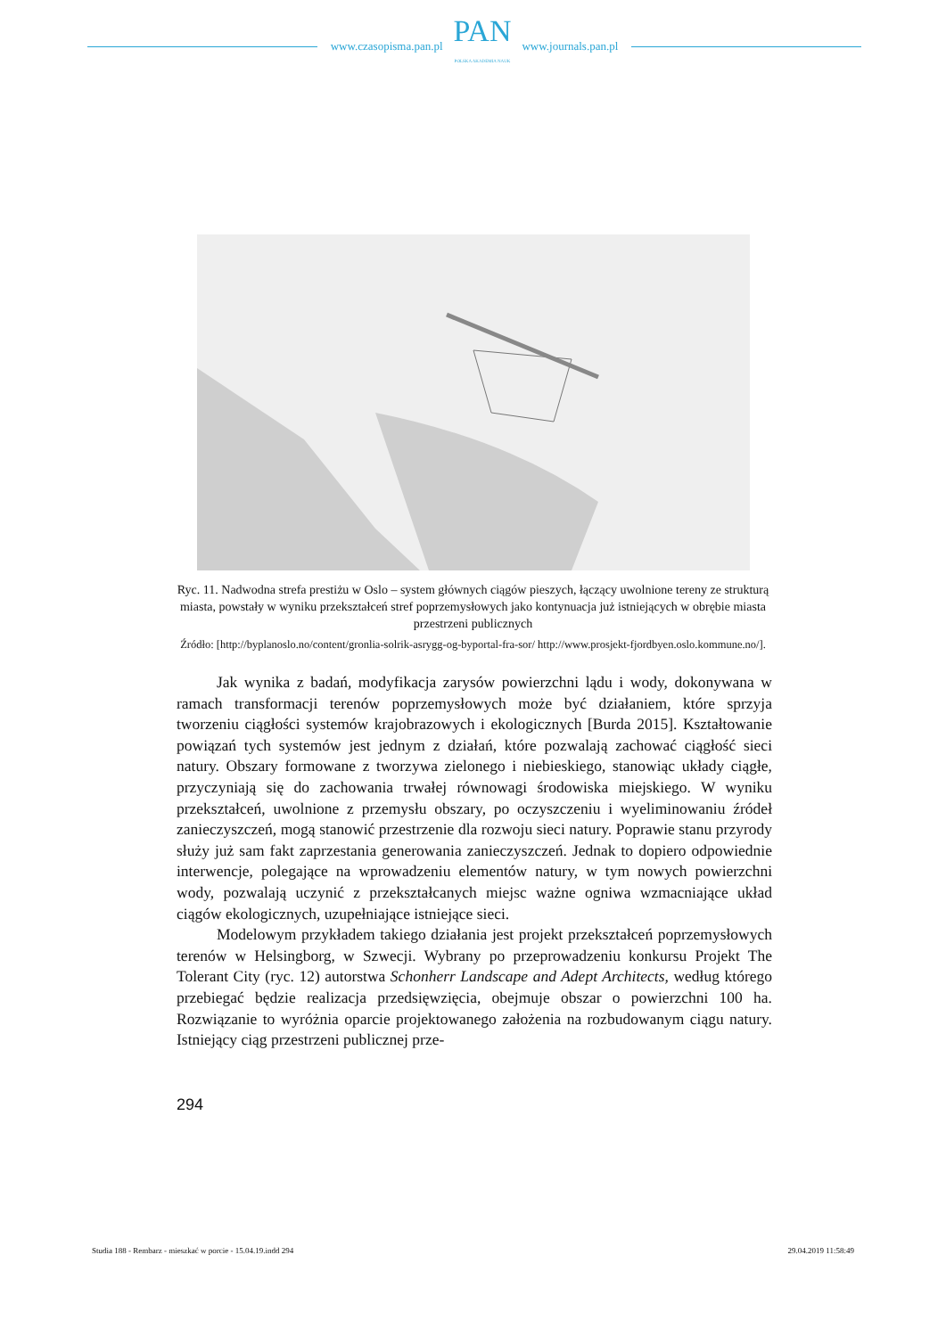www.czasopisma.pan.pl
PAN
POLSKA AKADEMIA NAUK
www.journals.pan.pl
Ryc. 11. Nadwodna strefa prestiżu w Oslo – system głównych ciągów pieszych, łączący uwolnione tereny ze strukturą miasta, powstały w wyniku przekształceń stref poprzemysłowych jako kontynuacja już istniejących w obrębie miasta przestrzeni publicznych
Źródło: [http://byplanoslo.no/content/gronlia-solrik-asrygg-og-byportal-fra-sor/ http://www.prosjekt-fjordbyen.oslo.kommune.no/].
Jak wynika z badań, modyfikacja zarysów powierzchni lądu i wody, dokonywana w ramach transformacji terenów poprzemysłowych może być działaniem, które sprzyja tworzeniu ciągłości systemów krajobrazowych i ekologicznych [Burda 2015]. Kształtowanie powiązań tych systemów jest jednym z działań, które pozwalają zachować ciągłość sieci natury. Obszary formowane z tworzywa zielonego i niebieskiego, stanowiąc układy ciągłe, przyczyniają się do zachowania trwałej równowagi środowiska miejskiego. W wyniku przekształceń, uwolnione z przemysłu obszary, po oczyszczeniu i wyeliminowaniu źródeł zanieczyszczeń, mogą stanowić przestrzenie dla rozwoju sieci natury. Poprawie stanu przyrody służy już sam fakt zaprzestania generowania zanieczyszczeń. Jednak to dopiero odpowiednie interwencje, polegające na wprowadzeniu elementów natury, w tym nowych powierzchni wody, pozwalają uczynić z przekształcanych miejsc ważne ogniwa wzmacniające układ ciągów ekologicznych, uzupełniające istniejące sieci.
Modelowym przykładem takiego działania jest projekt przekształceń poprzemysłowych terenów w Helsingborg, w Szwecji. Wybrany po przeprowadzeniu konkursu Projekt The Tolerant City (ryc. 12) autorstwa Schonherr Landscape and Adept Architects, według którego przebiegać będzie realizacja przedsięwzięcia, obejmuje obszar o powierzchni 100 ha. Rozwiązanie to wyróżnia oparcie projektowanego założenia na rozbudowanym ciągu natury. Istniejący ciąg przestrzeni publicznej prze-
294
Studia 188 - Rembarz - mieszkać w porcie - 15.04.19.indd 294 29.04.2019 11:58:49